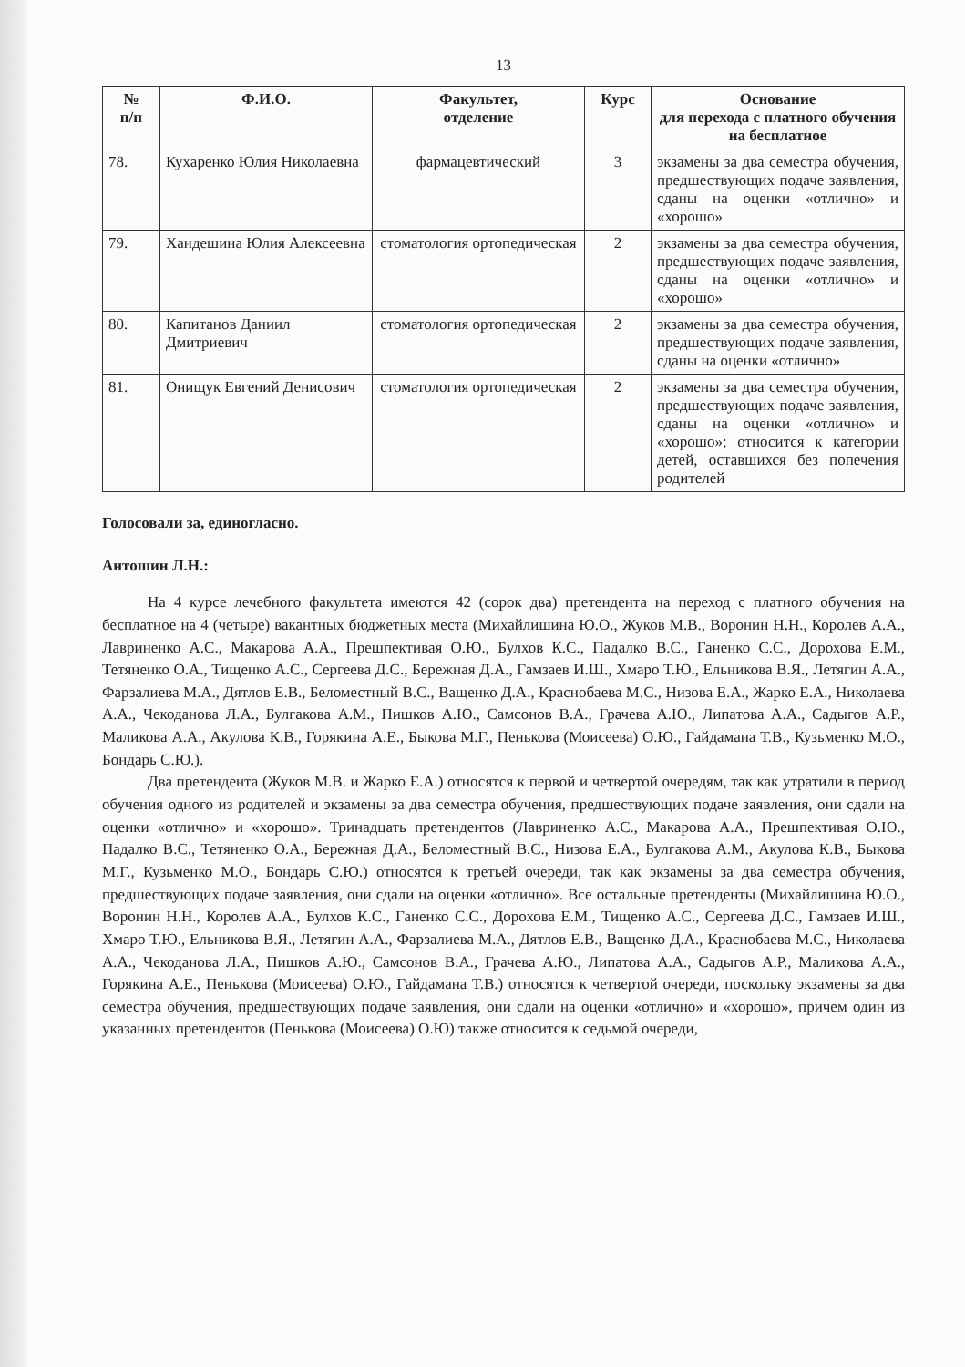13
| № п/п | Ф.И.О. | Факультет, отделение | Курс | Основание для перехода с платного обучения на бесплатное |
| --- | --- | --- | --- | --- |
| 78. | Кухаренко Юлия Николаевна | фармацевтический | 3 | экзамены за два семестра обучения, предшествующих подаче заявления, сданы на оценки «отлично» и «хорошо» |
| 79. | Хандешина Юлия Алексеевна | стоматология ортопедическая | 2 | экзамены за два семестра обучения, предшествующих подаче заявления, сданы на оценки «отлично» и «хорошо» |
| 80. | Капитанов Даниил Дмитриевич | стоматология ортопедическая | 2 | экзамены за два семестра обучения, предшествующих подаче заявления, сданы на оценки «отлично» |
| 81. | Онищук Евгений Денисович | стоматология ортопедическая | 2 | экзамены за два семестра обучения, предшествующих подаче заявления, сданы на оценки «отлично» и «хорошо»; относится к категории детей, оставшихся без попечения родителей |
Голосовали за, единогласно.
Антошин Л.Н.:
На 4 курсе лечебного факультета имеются 42 (сорок два) претендента на переход с платного обучения на бесплатное на 4 (четыре) вакантных бюджетных места (Михайлишина Ю.О., Жуков М.В., Воронин Н.Н., Королев А.А., Лавриненко А.С., Макарова А.А., Прешпективая О.Ю., Булхов К.С., Падалко В.С., Ганенко С.С., Дорохова Е.М., Тетяненко О.А., Тищенко А.С., Сергеева Д.С., Бережная Д.А., Гамзаев И.Ш., Хмаро Т.Ю., Ельникова В.Я., Летягин А.А., Фарзалиева М.А., Дятлов Е.В., Беломестный В.С., Ващенко Д.А., Краснобаева М.С., Низова Е.А., Жарко Е.А., Николаева А.А., Чекоданова Л.А., Булгакова А.М., Пишков А.Ю., Самсонов В.А., Грачева А.Ю., Липатова А.А., Садыгов А.Р., Маликова А.А., Акулова К.В., Горякина А.Е., Быкова М.Г., Пенькова (Моисеева) О.Ю., Гайдамана Т.В., Кузьменко М.О., Бондарь С.Ю.).
Два претендента (Жуков М.В. и Жарко Е.А.) относятся к первой и четвертой очередям, так как утратили в период обучения одного из родителей и экзамены за два семестра обучения, предшествующих подаче заявления, они сдали на оценки «отлично» и «хорошо». Тринадцать претендентов (Лавриненко А.С., Макарова А.А., Прешпективая О.Ю., Падалко В.С., Тетяненко О.А., Бережная Д.А., Беломестный В.С., Низова Е.А., Булгакова А.М., Акулова К.В., Быкова М.Г., Кузьменко М.О., Бондарь С.Ю.) относятся к третьей очереди, так как экзамены за два семестра обучения, предшествующих подаче заявления, они сдали на оценки «отлично». Все остальные претенденты (Михайлишина Ю.О., Воронин Н.Н., Королев А.А., Булхов К.С., Ганенко С.С., Дорохова Е.М., Тищенко А.С., Сергеева Д.С., Гамзаев И.Ш., Хмаро Т.Ю., Ельникова В.Я., Летягин А.А., Фарзалиева М.А., Дятлов Е.В., Ващенко Д.А., Краснобаева М.С., Николаева А.А., Чекоданова Л.А., Пишков А.Ю., Самсонов В.А., Грачева А.Ю., Липатова А.А., Садыгов А.Р., Маликова А.А., Горякина А.Е., Пенькова (Моисеева) О.Ю., Гайдамана Т.В.) относятся к четвертой очереди, поскольку экзамены за два семестра обучения, предшествующих подаче заявления, они сдали на оценки «отлично» и «хорошо», причем один из указанных претендентов (Пенькова (Моисеева) О.Ю) также относится к седьмой очереди,